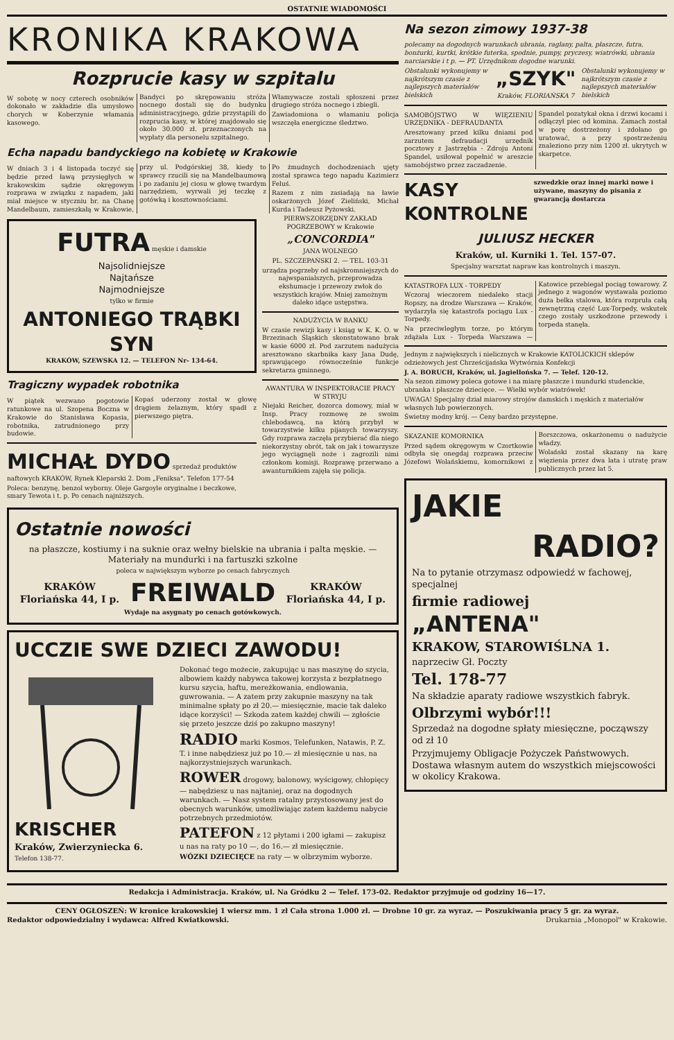OSTATNIE WIADOMOŚCI
KRONIKA KRAKOWA
Rozprucie kasy w szpitalu
W sobotę w nocy czterech osobników dokonało w zakładzie dla umysłowo chorych w Koberzynie włamania kasowego.
Bandyci po skrępowaniu stróża nocnego dostali się do budynku administracyjnego, gdzie przystąpili do rozprucia kasy, w której znajdowało się około 30.000 zł. przeznaczonych na wypłaty dla personelu szpitalnego.
Włamywacze zostali spłoszeni przez drugiego stróża nocnego i zbiegli.
Zawiadomiona o włamaniu policja wszczęła energiczne śledztwo.
Echa napadu bandyckiego na kobietę w Krakowie
W dniach 3 i 4 listopada toczyć się będzie przed ławą przysięgłych w krakowskim sądzie okręgowym rozprawa w związku z napadem, jaki miał miejsce w styczniu br. na Chanę Mandelbaum, zamieszkałą w Krakowie, przy ul. Podgórskiej 38, kiedy to sprawcy rzucili się na Mandelbaumową i po zadaniu jej ciosu w głowę twardym narzędziem, wyrwali jej teczkę z gotówką i kosztownościami.
Po żmudnych dochodzeniach ujęty został sprawca tego napadu Kazimierz Feluś.
Razem z nim zasiadają na ławie oskarżonych Józef Zieliński, Michał Kurda i Tadeusz Pyżowski.
FUTRA męskie i damskie
Najsolidniejsze
Najtańsze
Najmodniejsze
tylko w firmie
ANTONIEGO TRĄBKI SYN
KRAKÓW, SZEWSKA 12. — TELEFON Nr- 134-64.
Tragiczny wypadek robotnika
W piątek wezwano pogotowie ratunkowe na ul. Szopena Boczna w Krakowie do Stanisława Kopasia, robotnika, zatrudnionego przy budowie.
Kopaś uderzony został w głowę drągiem żelaznym, który spadł z pierwszego piętra.
MICHAŁ DYDO sprzedaż produktów naftowych KRAKÓW, Rynek Kleparski 2. Dom „Feniksa". Telefon 177-54
Poleca: benzynę, benzol wyborny. Oleje Gargoyle oryginalne i beczkowe, smary Tewota i t. p. Po cenach najniższych.
PIERWSZORZĘDNY ZAKŁAD POGRZEBOWY w Krakowie
„CONCORDIA"
JANA WOLNEGO
PL. SZCZEPAŃSKI 2. — TEL. 103-31
urządza pogrzeby od najskromniejszych do najwspanialszych, przeprowadza ekshumacje i przewozy zwłok do wszystkich krajów. Mniej zamożnym daleko idące ustępstwa.
NADUŻYCIA W BANKU
W czasie rewizji kasy i ksiąg w K. K. O. w Brzezinach Śląskich skonstatowano brak w kasie 6000 zł. Pod zarzutem nadużycia aresztowano skarbnika kasy Jana Dudę, sprawującego równocześnie funkcje sekretarza gminnego.
AWANTURA W INSPEKTORACIE PRACY W STRYJU
Niejaki Reicher, dozorca domowy, miał w Insp. Pracy rozmowę ze swoim chlebodawcą, na którą przybył w towarzystwie kilku pijanych towarzyszy. Gdy rozprawa zaczęła przybierać dla niego niekorzystny obrót, tak on jak i towarzysze jego wyciągnęli noże i zagrozili nimi członkom komisji. Rozprawę przerwano a awanturnikiem zajęła się policja.
Ostatnie nowości
na płaszcze, kostiumy i na suknie oraz wełny bielskie na ubrania i palta męskie. — Materiały na mundurki i na fartuszki szkolne
poleca w największym wyborze po cenach fabrycznych
KRAKÓW Floriańska 44, I p. FREIWALD KRAKÓW Floriańska 44, I p.
Wydaje na asygnaty po cenach gotówkowych.
UCCZIE SWE DZIECI ZAWODU!
KRISCHER
Kraków, Zwierzyniecka 6.
Telefon 138-77.
Dokonać tego możecie, zakupując u nas maszynę do szycia, albowiem każdy nabywca takowej korzysta z bezpłatnego kursu szycia, haftu, mereżkowania, endlowania, guwrowania. — A zatem przy zakupnie maszyny na tak minimalne spłaty po zł 20.— miesięcznie, macie tak daleko idące korzyści! — Szkoda zatem każdej chwili — zgłoście się przeto jeszcze dziś po zakupno maszyny!
RADIO marki Kosmos, Telefunken, Natawis, P. Z. T. i inne nabędziesz już po 10.— zł miesięcznie u nas, na najkorzystniejszych warunkach.
ROWER drogowy, balonowy, wyścigowy, chłopięcy — nabędziesz u nas najtaniej, oraz na dogodnych warunkach. — Nasz system ratalny przystosowany jest do obecnych warunków, umożliwiając zatem każdemu nabycie potrzebnych przedmiotów.
PATEFON z 12 płytami i 200 igłami — zakupisz u nas na raty po 10 —, do 16.— zł miesięcznie.
WÓZKI DZIECIĘCE na raty — w olbrzymim wyborze.
Na sezon zimowy 1937-38
polecamy na dogodnych warunkach ubrania, raglany, palta, płaszcze, futra, bonżurki, kurtki, krótkie futerka, spodnie, pumpy, pryczesy, wiatrówki, ubrania narciarskie i t p. — PT. Urzędnikom dogodne warunki.
Obstalunki wykonujemy w najkrótszym czasie z najlepszych materiałów bielskich
„SZYK"
Kraków, FLORIAŃSKA 7
Obstalunki wykonujemy w najkrótszym czasie z najlepszych materiałów bielskich
SAMOBÓJSTWO W WIĘZIENIU URZĘDNIKA - DEFRAUDANTA
Aresztowany przed kilku dniami pod zarzutem defraudacji urzędnik pocztowy z Jastrzębia - Zdroju Antoni Spandel, usiłował popełnić w areszcie samobójstwo przez zaczadzenie.
Spandel pozatykał okna i drzwi kocami i odłączył piec od komina. Zamach został w porę dostrzeżony i zdołano go uratować, a przy spostrzeżeniu znaleziono przy nim 1200 zł. ukrytych w skarpetce.
KASY KONTROLNE szwedzkie oraz innej marki nowe i używane, maszyny do pisania z gwarancją dostarcza
JULIUSZ HECKER
Kraków, ul. Kurniki 1. Tel. 157-07.
Specjalny warsztat napraw kas kontrolnych i maszyn.
KATASTROFA LUX - TORPEDY
Wczoraj wieczorem niedaleko stacji Ropszy, na drodze Warszawa — Kraków, wydarzyła się katastrofa pociągu Lux - Torpedy.
Na przeciwległym torze, po którym zdążała Lux - Torpeda Warszawa — Katowice przebiegał pociąg towarowy. Z jednego z wagonów wystawała poziomo duża belka stalowa, która rozpruła całą zewnętrzną część Lux-Torpedy, wskutek czego zostały uszkodzone przewody i torpeda stanęła.
Jednym z największych i nielicznych w Krakowie KATOLICKICH sklepów odzieżowych jest Chrześcijańska Wytwórnia Konfekcji
J. A. BORUCH, Kraków, ul. Jagiellońska 7. — Telef. 120-12.
Na sezon zimowy poleca gotowe i na miarę płaszcze i mundurki studenckie, ubranka i płaszcze dziecięce. — Wielki wybór wiatrówek!
UWAGA! Specjalny dział miarowy strojów damskich i męskich z materiałów własnych lub powierzonych.
Świetny modny krój. — Ceny bardzo przystępne.
SKAZANIE KOMORNIKA
Przed sądem okręgowym w Czortkowie odbyła się onegdaj rozprawa przeciw Józefowi Wolańskiemu, komornikowi z Borszczowa, oskarżonemu o nadużycie władzy.
Wolański został skazany na karę więzienia przez dwa lata i utratę praw publicznych przez lat 5.
JAKIE
RADIO?
Na to pytanie otrzymasz odpowiedź w fachowej, specjalnej
firmie radiowej
„ANTENA"
KRAKOW, STAROWIŚLNA 1.
naprzeciw Gł. Poczty
Tel. 178-77
Na składzie aparaty radiowe wszystkich fabryk.
Olbrzymi wybór!!!
Sprzedaż na dogodne spłaty miesięczne, począwszy od zł 10
Przyjmujemy Obligacje Pożyczek Państwowych. Dostawa własnym autem do wszystkich miejscowości w okolicy Krakowa.
Redakcja i Administracja. Kraków, ul. Na Gródku 2 — Telef. 173-02. Redaktor przyjmuje od godziny 16—17.
CENY OGŁOSZEŃ: W kronice krakowskiej 1 wiersz mm. 1 zł Cała strona 1.000 zł. — Drobne 10 gr. za wyraz. — Poszukiwania pracy 5 gr. za wyraz.
Redaktor odpowiedzialny i wydawca: Alfred Kwiatkowski. Drukarnia „Monopol" w Krakowie.